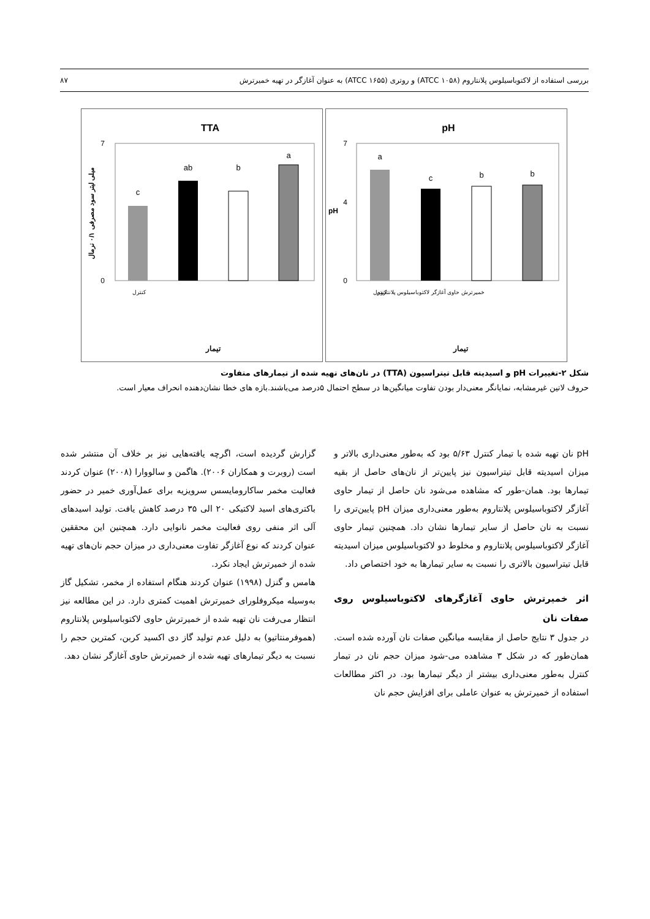بررسی استفاده از لاکتوباسیلوس پلانتاروم (ATCC ۱۰۵۸) و روتری (ATCC ۱۶۵۵) به عنوان آغازگر در تهیه خمیرترش ۸۷
pH
a
c
b
b
0
4
7
pH
کنترل
خمیرترش حاوی آغازگر لاکتوباسیلوس پلانتاروم
تیمار
TTA
c
ab
b
a
0
7
کنترل
تیمار
میلی لیتر سود مصرفی ۰/۱ نرمال
شکل ۲-تغییرات pH و اسیدیته قابل تیتراسیون (TTA) در نان‌های تهیه شده از تیمارهای متفاوت
حروف لاتین غیرمشابه، نمایانگر معنی‌دار بودن تفاوت میانگین‌ها در سطح احتمال ۵درصد می‌باشند.بازه های خطا نشان‌دهنده انحراف معیار است.
pH نان تهیه شده با تیمار کنترل ۵/۶۳ بود که به‌طور معنی‌داری بالاتر و میزان اسیدیته قابل تیتراسیون نیز پایین‌تر از نان‌های حاصل از بقیه تیمارها بود. همان-طور که مشاهده می‌شود نان حاصل از تیمار حاوی آغازگر لاکتوباسیلوس پلانتاروم به‌طور معنی‌داری میزان pH پایین‌تری را نسبت به نان حاصل از سایر تیمارها نشان داد. همچنین تیمار حاوی آغازگر لاکتوباسیلوس پلانتاروم و مخلوط دو لاکتوباسیلوس میزان اسیدیته قابل تیتراسیون بالاتری را نسبت به سایر تیمارها به خود اختصاص داد.
اثر خمیرترش حاوی آغازگرهای لاکتوباسیلوس روی صفات نان
در جدول ۳ نتایج حاصل از مقایسه میانگین صفات نان آورده شده است. همان‌طور که در شکل ۳ مشاهده می-شود میزان حجم نان در تیمار کنترل به‌طور معنی‌داری بیشتر از دیگر تیمارها بود. در اکثر مطالعات استفاده از خمیرترش به عنوان عاملی برای افزایش حجم نان
گزارش گردیده است، اگرچه یافته‌هایی نیز بر خلاف آن منتشر شده است (روبرت و همکاران ۲۰۰۶). هاگمن و سالووارا (۲۰۰۸) عنوان کردند فعالیت مخمر ساکارومایسس سرویزیه برای عمل‌آوری خمیر در حضور باکتری‌های اسید لاکتیکی ۲۰ الی ۳۵ درصد کاهش یافت. تولید اسیدهای آلی اثر منفی روی فعالیت مخمر نانوایی دارد. همچنین این محققین عنوان کردند که نوع آغازگر تفاوت معنی‌داری در میزان حجم نان‌های تهیه شده از خمیرترش ایجاد نکرد.
هامس و گنزل (۱۹۹۸) عنوان کردند هنگام استفاده از مخمر، تشکیل گاز به‌وسیله میکروفلورای خمیرترش اهمیت کمتری دارد. در این مطالعه نیز انتظار می‌رفت نان تهیه شده از خمیرترش حاوی لاکتوباسیلوس پلانتاروم (هموفرمنتاتیو) به دلیل عدم تولید گاز دی اکسید کربن، کمترین حجم را نسبت به دیگر تیمارهای تهیه شده از خمیرترش حاوی آغازگر نشان دهد.